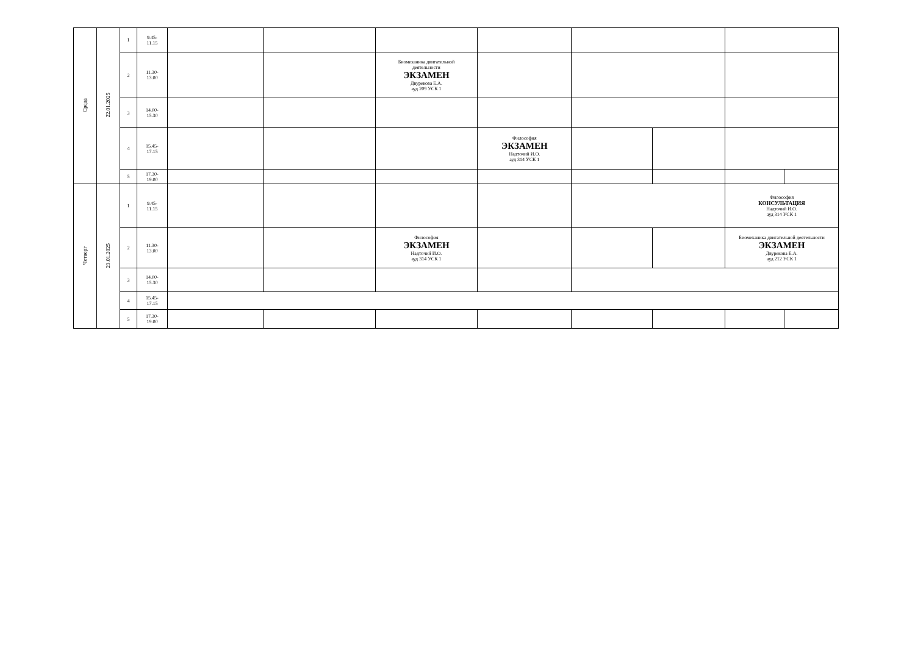| Среда | 22.01.2025 | 1 | 9.45- 11.15 | | | | | | | | |
| | | 2 | 11.30- 13.00 | | | Биомеханика двигательной деятельности ЭКЗАМЕН Двурекова Е.А. ауд 209 УСК 1 | | | | | |
| | | 3 | 14.00- 15.30 | | | | | | | | |
| | | 4 | 15.45- 17.15 | | | | Философия ЭКЗАМЕН Надточий И.О. ауд 314 УСК 1 | | | | |
| | | 5 | 17.30- 19.00 | | | | | | | | |
| Четверг | 23.01.2025 | 1 | 9.45- 11.15 | | | | | | | Философия КОНСУЛЬТАЦИЯ Надточий И.О. ауд 314 УСК 1 | |
| | | 2 | 11.30- 13.00 | | | Философия ЭКЗАМЕН Надточий И.О. ауд 314 УСК 1 | | | | Биомеханика двигательной деятельности ЭКЗАМЕН Двурекова Е.А. ауд 212 УСК 1 | |
| | | 3 | 14.00- 15.30 | | | | | | | | |
| | | 4 | 15.45- 17.15 | | | | | | | | |
| | | 5 | 17.30- 19.00 | | | | | | | | |